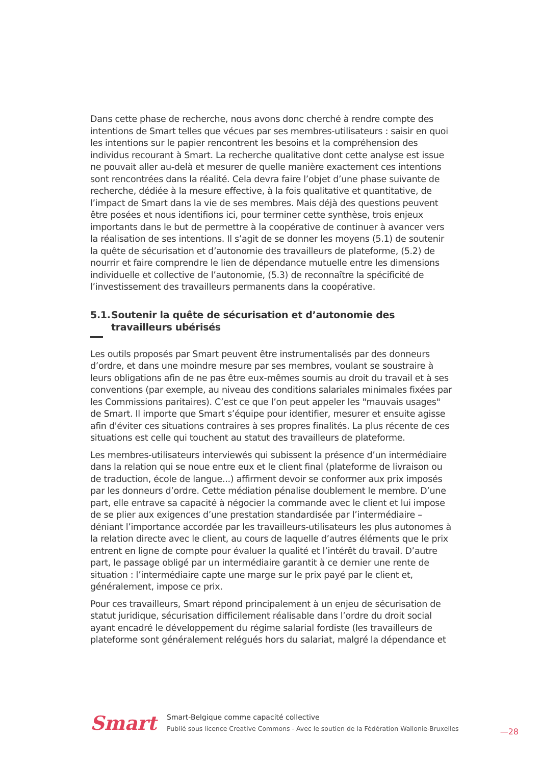Dans cette phase de recherche, nous avons donc cherché à rendre compte des intentions de Smart telles que vécues par ses membres-utilisateurs : saisir en quoi les intentions sur le papier rencontrent les besoins et la compréhension des individus recourant à Smart. La recherche qualitative dont cette analyse est issue ne pouvait aller au-delà et mesurer de quelle manière exactement ces intentions sont rencontrées dans la réalité. Cela devra faire l’objet d’une phase suivante de recherche, dédiée à la mesure effective, à la fois qualitative et quantitative, de l’impact de Smart dans la vie de ses membres. Mais déjà des questions peuvent être posées et nous identifions ici, pour terminer cette synthèse, trois enjeux importants dans le but de permettre à la coopérative de continuer à avancer vers la réalisation de ses intentions. Il s’agit de se donner les moyens (5.1) de soutenir la quête de sécurisation et d’autonomie des travailleurs de plateforme, (5.2) de nourrir et faire comprendre le lien de dépendance mutuelle entre les dimensions individuelle et collective de l’autonomie, (5.3) de reconnaître la spécificité de l’investissement des travailleurs permanents dans la coopérative.
5.1. Soutenir la quête de sécurisation et d’autonomie des travailleurs ubérisés
Les outils proposés par Smart peuvent être instrumentalisés par des donneurs d’ordre, et dans une moindre mesure par ses membres, voulant se soustraire à leurs obligations afin de ne pas être eux-mêmes soumis au droit du travail et à ses conventions (par exemple, au niveau des conditions salariales minimales fixées par les Commissions paritaires). C’est ce que l’on peut appeler les "mauvais usages" de Smart. Il importe que Smart s’équipe pour identifier, mesurer et ensuite agisse afin d'éviter ces situations contraires à ses propres finalités. La plus récente de ces situations est celle qui touchent au statut des travailleurs de plateforme.
Les membres-utilisateurs interviewés qui subissent la présence d’un intermédiaire dans la relation qui se noue entre eux et le client final (plateforme de livraison ou de traduction, école de langue...) affirment devoir se conformer aux prix imposés par les donneurs d’ordre. Cette médiation pénalise doublement le membre. D’une part, elle entrave sa capacité à négocier la commande avec le client et lui impose de se plier aux exigences d’une prestation standardisée par l’intermédiaire – déniant l’importance accordée par les travailleurs-utilisateurs les plus autonomes à la relation directe avec le client, au cours de laquelle d’autres éléments que le prix entrent en ligne de compte pour évaluer la qualité et l’intérêt du travail. D’autre part, le passage obligé par un intermédiaire garantit à ce dernier une rente de situation : l’intermédiaire capte une marge sur le prix payé par le client et, généralement, impose ce prix.
Pour ces travailleurs, Smart répond principalement à un enjeu de sécurisation de statut juridique, sécurisation difficilement réalisable dans l’ordre du droit social ayant encadré le développement du régime salarial fordiste (les travailleurs de plateforme sont généralement relégués hors du salariat, malgré la dépendance et
Smart
Smart-Belgique comme capacité collective
Publié sous licence Creative Commons - Avec le soutien de la Fédération Wallonie-Bruxelles
—28